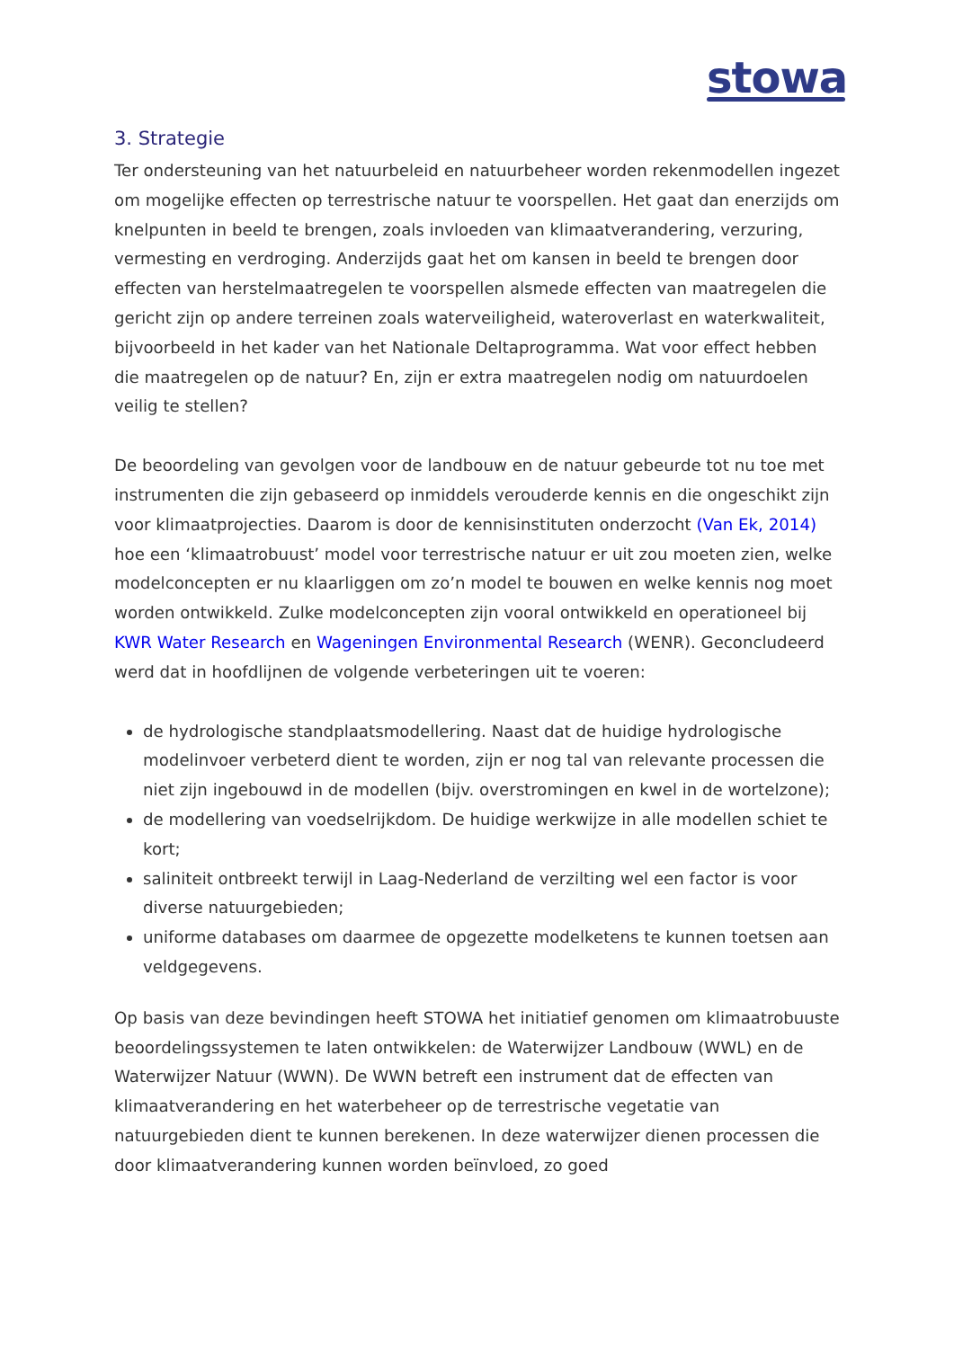stowa
3. Strategie
Ter ondersteuning van het natuurbeleid en natuurbeheer worden rekenmodellen ingezet om mogelijke effecten op terrestrische natuur te voorspellen. Het gaat dan enerzijds om knelpunten in beeld te brengen, zoals invloeden van klimaatverandering, verzuring, vermesting en verdroging. Anderzijds gaat het om kansen in beeld te brengen door effecten van herstelmaatregelen te voorspellen alsmede effecten van maatregelen die gericht zijn op andere terreinen zoals waterveiligheid, wateroverlast en waterkwaliteit, bijvoorbeeld in het kader van het Nationale Deltaprogramma. Wat voor effect hebben die maatregelen op de natuur? En, zijn er extra maatregelen nodig om natuurdoelen veilig te stellen?
De beoordeling van gevolgen voor de landbouw en de natuur gebeurde tot nu toe met instrumenten die zijn gebaseerd op inmiddels verouderde kennis en die ongeschikt zijn voor klimaatprojecties. Daarom is door de kennisinstituten onderzocht (Van Ek, 2014) hoe een ‘klimaatrobuust’ model voor terrestrische natuur er uit zou moeten zien, welke modelconcepten er nu klaarliggen om zo’n model te bouwen en welke kennis nog moet worden ontwikkeld. Zulke modelconcepten zijn vooral ontwikkeld en operationeel bij KWR Water Research en Wageningen Environmental Research (WENR). Geconcludeerd werd dat in hoofdlijnen de volgende verbeteringen uit te voeren:
de hydrologische standplaatsmodellering. Naast dat de huidige hydrologische modelinvoer verbeterd dient te worden, zijn er nog tal van relevante processen die niet zijn ingebouwd in de modellen (bijv. overstromingen en kwel in de wortelzone);
de modellering van voedselrijkdom. De huidige werkwijze in alle modellen schiet te kort;
saliniteit ontbreekt terwijl in Laag-Nederland de verzilting wel een factor is voor diverse natuurgebieden;
uniforme databases om daarmee de opgezette modelketens te kunnen toetsen aan veldgegevens.
Op basis van deze bevindingen heeft STOWA het initiatief genomen om klimaatrobuuste beoordelingssystemen te laten ontwikkelen: de Waterwijzer Landbouw (WWL) en de Waterwijzer Natuur (WWN). De WWN betreft een instrument dat de effecten van klimaatverandering en het waterbeheer op de terrestrische vegetatie van natuurgebieden dient te kunnen berekenen. In deze waterwijzer dienen processen die door klimaatverandering kunnen worden beïnvloed, zo goed